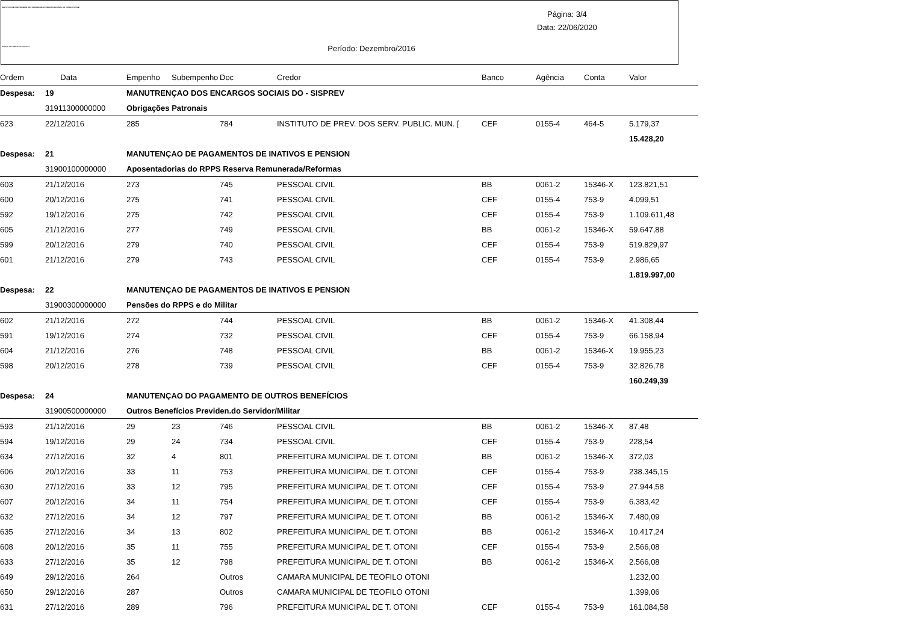INSTITUTO DE PREVIDENCIA DOS SERVIDORES PUBLICOS DO MUN. DE TEÓFILO OTONI
Relação de Pagamentos SISPREV
Página: 3/4
Data: 22/06/2020
Período: Dezembro/2016
| Ordem | Data | Empenho | Subempenho | Doc | Credor | Banco | Agência | Conta | Valor |
| --- | --- | --- | --- | --- | --- | --- | --- | --- | --- |
| Despesa: | 19 | MANUTRENÇAO DOS ENCARGOS SOCIAIS DO - SISPREV | | | | | | | |
| | 31911300000000 | Obrigações Patronais | | | | | | | |
| 623 | 22/12/2016 | 285 | | 784 | INSTITUTO DE PREV. DOS SERV. PUBLIC. MUN. [ | CEF | 0155-4 | 464-5 | 5.179,37 |
| | | | | | | | | | 15.428,20 |
| Despesa: | 21 | MANUTENÇAO DE PAGAMENTOS DE INATIVOS E PENSION | | | | | | | |
| | 31900100000000 | Aposentadorias do RPPS Reserva Remunerada/Reformas | | | | | | | |
| 603 | 21/12/2016 | 273 | | 745 | PESSOAL CIVIL | BB | 0061-2 | 15346-X | 123.821,51 |
| 600 | 20/12/2016 | 275 | | 741 | PESSOAL CIVIL | CEF | 0155-4 | 753-9 | 4.099,51 |
| 592 | 19/12/2016 | 275 | | 742 | PESSOAL CIVIL | CEF | 0155-4 | 753-9 | 1.109.611,48 |
| 605 | 21/12/2016 | 277 | | 749 | PESSOAL CIVIL | BB | 0061-2 | 15346-X | 59.647,88 |
| 599 | 20/12/2016 | 279 | | 740 | PESSOAL CIVIL | CEF | 0155-4 | 753-9 | 519.829,97 |
| 601 | 21/12/2016 | 279 | | 743 | PESSOAL CIVIL | CEF | 0155-4 | 753-9 | 2.986,65 |
| | | | | | | | | | 1.819.997,00 |
| Despesa: | 22 | MANUTENÇAO DE PAGAMENTOS DE INATIVOS E PENSION | | | | | | | |
| | 31900300000000 | Pensões do RPPS e do Militar | | | | | | | |
| 602 | 21/12/2016 | 272 | | 744 | PESSOAL CIVIL | BB | 0061-2 | 15346-X | 41.308,44 |
| 591 | 19/12/2016 | 274 | | 732 | PESSOAL CIVIL | CEF | 0155-4 | 753-9 | 66.158,94 |
| 604 | 21/12/2016 | 276 | | 748 | PESSOAL CIVIL | BB | 0061-2 | 15346-X | 19.955,23 |
| 598 | 20/12/2016 | 278 | | 739 | PESSOAL CIVIL | CEF | 0155-4 | 753-9 | 32.826,78 |
| | | | | | | | | | 160.249,39 |
| Despesa: | 24 | MANUTENÇAO DO PAGAMENTO DE OUTROS BENEFÍCIOS | | | | | | | |
| | 31900500000000 | Outros Benefícios Previden.do Servidor/Militar | | | | | | | |
| 593 | 21/12/2016 | 29 | 23 | 746 | PESSOAL CIVIL | BB | 0061-2 | 15346-X | 87,48 |
| 594 | 19/12/2016 | 29 | 24 | 734 | PESSOAL CIVIL | CEF | 0155-4 | 753-9 | 228,54 |
| 634 | 27/12/2016 | 32 | 4 | 801 | PREFEITURA MUNICIPAL DE T. OTONI | BB | 0061-2 | 15346-X | 372,03 |
| 606 | 20/12/2016 | 33 | 11 | 753 | PREFEITURA MUNICIPAL DE T. OTONI | CEF | 0155-4 | 753-9 | 238.345,15 |
| 630 | 27/12/2016 | 33 | 12 | 795 | PREFEITURA MUNICIPAL DE T. OTONI | CEF | 0155-4 | 753-9 | 27.944,58 |
| 607 | 20/12/2016 | 34 | 11 | 754 | PREFEITURA MUNICIPAL DE T. OTONI | CEF | 0155-4 | 753-9 | 6.383,42 |
| 632 | 27/12/2016 | 34 | 12 | 797 | PREFEITURA MUNICIPAL DE T. OTONI | BB | 0061-2 | 15346-X | 7.480,09 |
| 635 | 27/12/2016 | 34 | 13 | 802 | PREFEITURA MUNICIPAL DE T. OTONI | BB | 0061-2 | 15346-X | 10.417,24 |
| 608 | 20/12/2016 | 35 | 11 | 755 | PREFEITURA MUNICIPAL DE T. OTONI | CEF | 0155-4 | 753-9 | 2.566,08 |
| 633 | 27/12/2016 | 35 | 12 | 798 | PREFEITURA MUNICIPAL DE T. OTONI | BB | 0061-2 | 15346-X | 2.566,08 |
| 649 | 29/12/2016 | 264 | | Outros | CAMARA MUNICIPAL DE TEOFILO OTONI | | | | 1.232,00 |
| 650 | 29/12/2016 | 287 | | Outros | CAMARA MUNICIPAL DE TEOFILO OTONI | | | | 1.399,06 |
| 631 | 27/12/2016 | 289 | | 796 | PREFEITURA MUNICIPAL DE T. OTONI | CEF | 0155-4 | 753-9 | 161.084,58 |